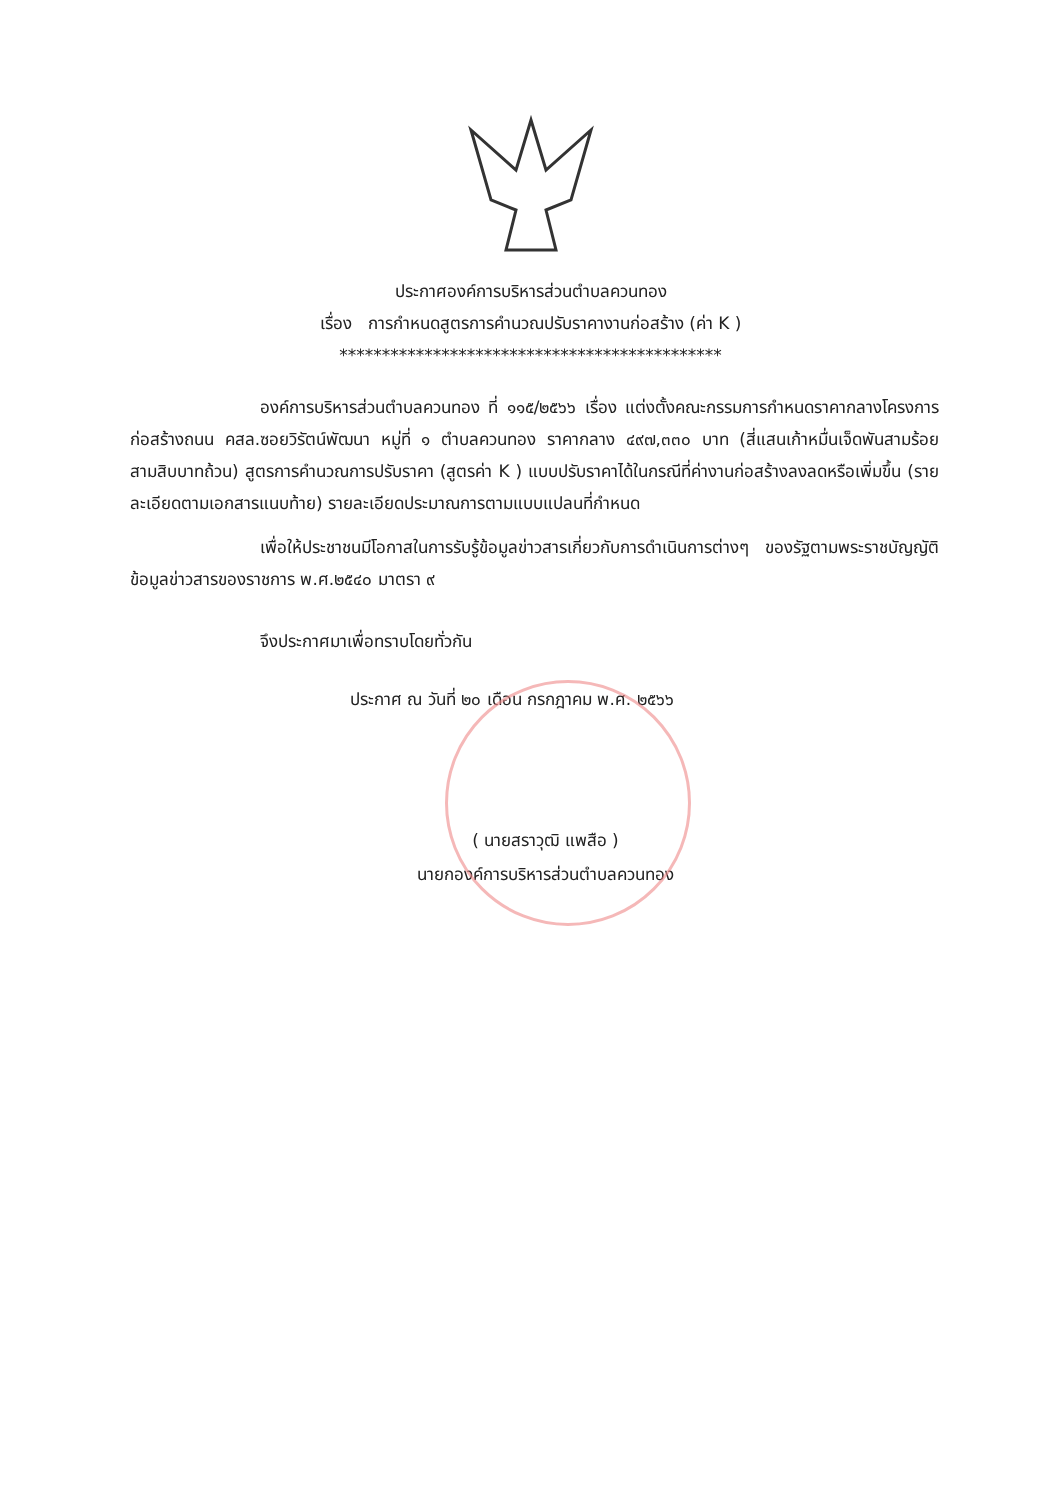ประกาศองค์การบริหารส่วนตำบลควนทอง
เรื่อง การกำหนดสูตรการคำนวณปรับราคางานก่อสร้าง (ค่า K )
*********************************************
องค์การบริหารส่วนตำบลควนทอง ที่ ๑๑๕/๒๕๖๖ เรื่อง แต่งตั้งคณะกรรมการกำหนดราคากลางโครงการก่อสร้างถนน คสล.ซอยวิรัตน์พัฒนา หมู่ที่ ๑ ตำบลควนทอง ราคากลาง ๔๙๗,๓๓๐ บาท (สี่แสนเก้าหมื่นเจ็ดพันสามร้อยสามสิบบาทถ้วน) สูตรการคำนวณการปรับราคา (สูตรค่า K ) แบบปรับราคาได้ในกรณีที่ค่างานก่อสร้างลงลดหรือเพิ่มขึ้น (รายละเอียดตามเอกสารแนบท้าย) รายละเอียดประมาณการตามแบบแปลนที่กำหนด
เพื่อให้ประชาชนมีโอกาสในการรับรู้ข้อมูลข่าวสารเกี่ยวกับการดำเนินการต่างๆ ของรัฐตามพระราชบัญญัติข้อมูลข่าวสารของราชการ พ.ศ.๒๕๔๐ มาตรา ๙
จึงประกาศมาเพื่อทราบโดยทั่วกัน
ประกาศ ณ วันที่ ๒๐ เดือน กรกฎาคม พ.ศ. ๒๕๖๖
( นายสราวุฒิ แพสือ )
นายกองค์การบริหารส่วนตำบลควนทอง